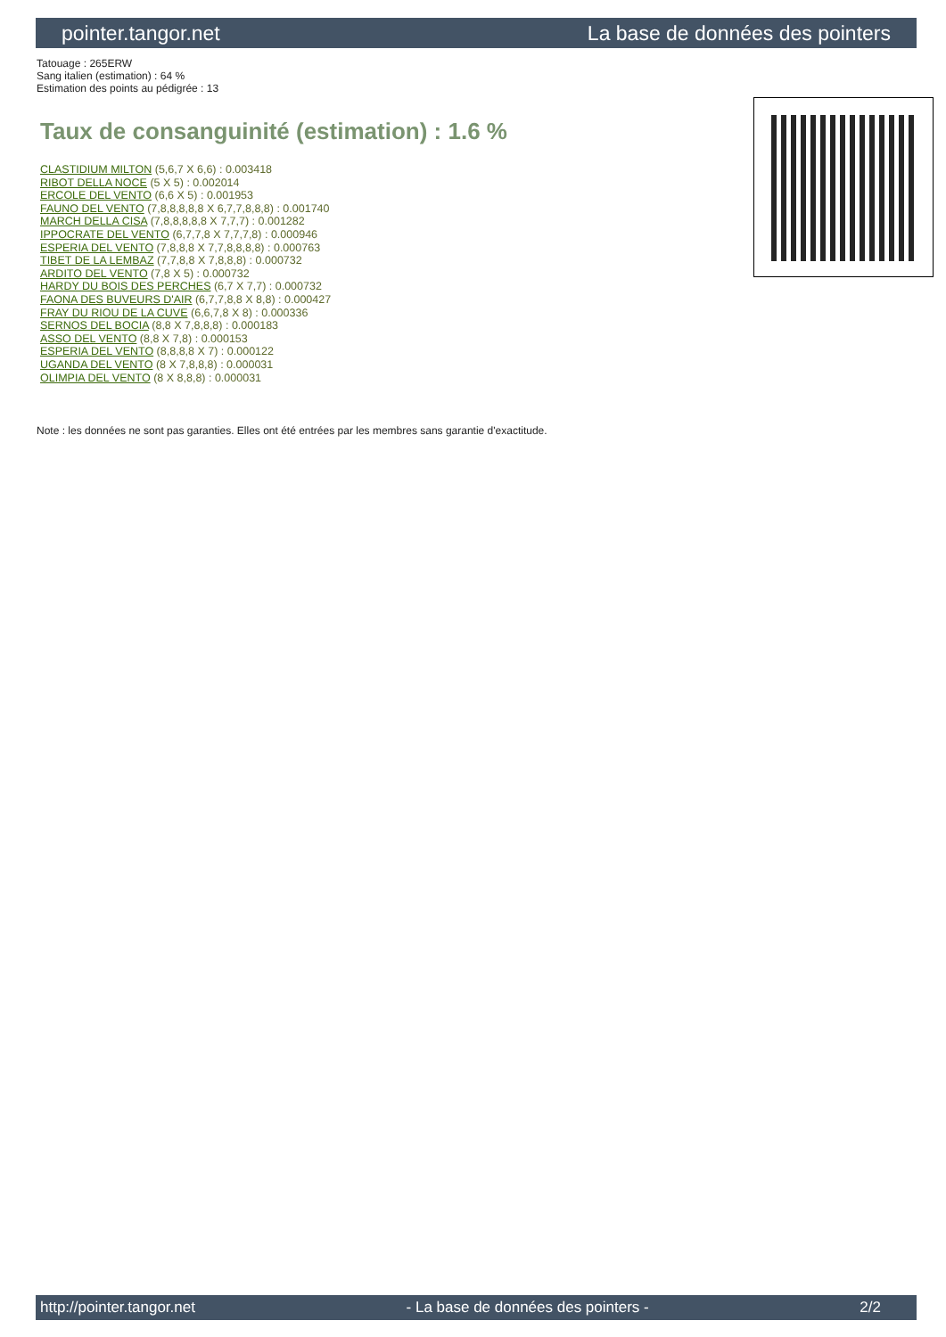pointer.tangor.net La base de données des pointers
Tatouage : 265ERW
Sang italien (estimation) : 64 %
Estimation des points au pédigrée : 13
Taux de consanguinité (estimation) : 1.6 %
CLASTIDIUM MILTON (5,6,7 X 6,6) : 0.003418
RIBOT DELLA NOCE (5 X 5) : 0.002014
ERCOLE DEL VENTO (6,6 X 5) : 0.001953
FAUNO DEL VENTO (7,8,8,8,8,8 X 6,7,7,8,8,8) : 0.001740
MARCH DELLA CISA (7,8,8,8,8,8 X 7,7,7) : 0.001282
IPPOCRATE DEL VENTO (6,7,7,8 X 7,7,7,8) : 0.000946
ESPERIA DEL VENTO (7,8,8,8 X 7,7,8,8,8,8) : 0.000763
TIBET DE LA LEMBAZ (7,7,8,8 X 7,8,8,8) : 0.000732
ARDITO DEL VENTO (7,8 X 5) : 0.000732
HARDY DU BOIS DES PERCHES (6,7 X 7,7) : 0.000732
FAONA DES BUVEURS D'AIR (6,7,7,8,8 X 8,8) : 0.000427
FRAY DU RIOU DE LA CUVE (6,6,7,8 X 8) : 0.000336
SERNOS DEL BOCIA (8,8 X 7,8,8,8) : 0.000183
ASSO DEL VENTO (8,8 X 7,8) : 0.000153
ESPERIA DEL VENTO (8,8,8,8 X 7) : 0.000122
UGANDA DEL VENTO (8 X 7,8,8,8) : 0.000031
OLIMPIA DEL VENTO (8 X 8,8,8) : 0.000031
Note : les données ne sont pas garanties. Elles ont été entrées par les membres sans garantie d'exactitude.
http://pointer.tangor.net - La base de données des pointers - 2/2